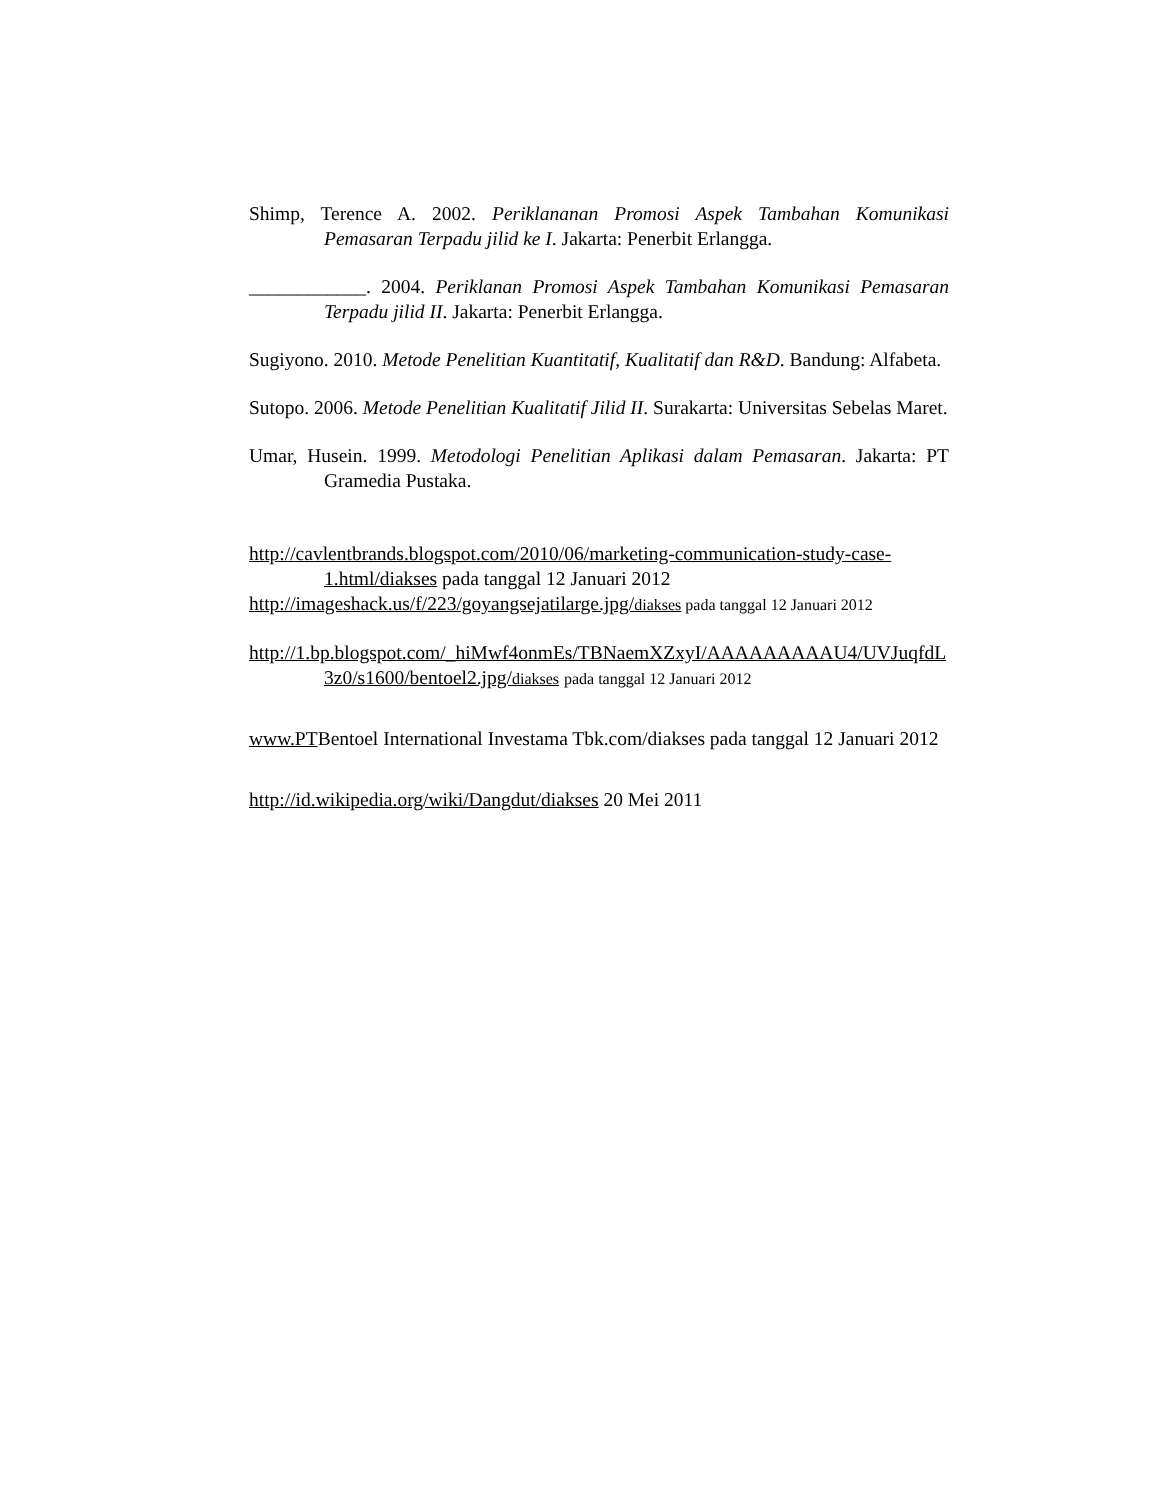Shimp, Terence A. 2002. Periklananan Promosi Aspek Tambahan Komunikasi Pemasaran Terpadu jilid ke I. Jakarta: Penerbit Erlangga.
____________. 2004. Periklanan Promosi Aspek Tambahan Komunikasi Pemasaran Terpadu jilid II. Jakarta: Penerbit Erlangga.
Sugiyono. 2010. Metode Penelitian Kuantitatif, Kualitatif dan R&D. Bandung: Alfabeta.
Sutopo. 2006. Metode Penelitian Kualitatif Jilid II. Surakarta: Universitas Sebelas Maret.
Umar, Husein. 1999. Metodologi Penelitian Aplikasi dalam Pemasaran. Jakarta: PT Gramedia Pustaka.
http://cavlentbrands.blogspot.com/2010/06/marketing-communication-study-case-1.html/diakses pada tanggal 12 Januari 2012
http://imageshack.us/f/223/goyangsejatilarge.jpg/diakses pada tanggal 12 Januari 2012
http://1.bp.blogspot.com/_hiMwf4onmEs/TBNaemXZxyI/AAAAAAAAAU4/UVJuqfdL3z0/s1600/bentoel2.jpg/diakses pada tanggal 12 Januari 2012
www.PTBentoel International Investama Tbk.com/diakses pada tanggal 12 Januari 2012
http://id.wikipedia.org/wiki/Dangdut/diakses 20 Mei 2011